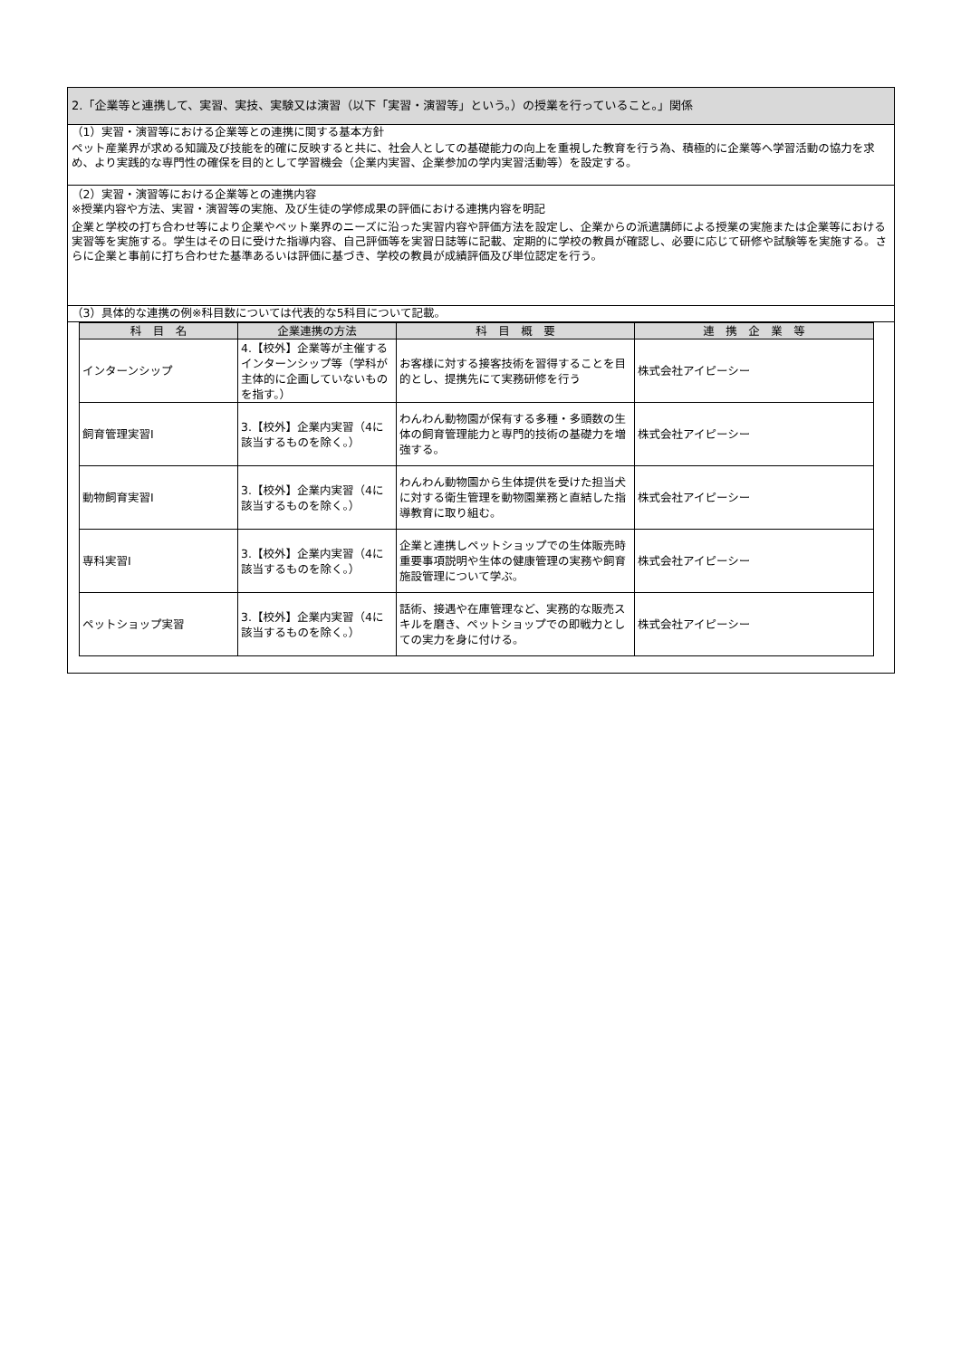2.「企業等と連携して、実習、実技、実験又は演習（以下「実習・演習等」という。）の授業を行っていること。」関係
（1）実習・演習等における企業等との連携に関する基本方針
ペット産業界が求める知識及び技能を的確に反映すると共に、社会人としての基礎能力の向上を重視した教育を行う為、積極的に企業等へ学習活動の協力を求め、より実践的な専門性の確保を目的として学習機会（企業内実習、企業参加の学内実習活動等）を設定する。
（2）実習・演習等における企業等との連携内容
※授業内容や方法、実習・演習等の実施、及び生徒の学修成果の評価における連携内容を明記
企業と学校の打ち合わせ等により企業やペット業界のニーズに沿った実習内容や評価方法を設定し、企業からの派遣講師による授業の実施または企業等における実習等を実施する。学生はその日に受けた指導内容、自己評価等を実習日誌等に記載、定期的に学校の教員が確認し、必要に応じて研修や試験等を実施する。さらに企業と事前に打ち合わせた基準あるいは評価に基づき、学校の教員が成績評価及び単位認定を行う。
（3）具体的な連携の例※科目数については代表的な5科目について記載。
| 科 目 名 | 企業連携の方法 | 科 目 概 要 | 連 携 企 業 等 |
| --- | --- | --- | --- |
| インターンシップ | 4.【校外】企業等が主催するインターンシップ等（学科が主体的に企画していないものを指す。） | お客様に対する接客技術を習得することを目的とし、提携先にて実務研修を行う | 株式会社アイピーシー |
| 飼育管理実習Ⅰ | 3.【校外】企業内実習（4に該当するものを除く。） | わんわん動物園が保有する多種・多頭数の生体の飼育管理能力と専門的技術の基礎力を増強する。 | 株式会社アイピーシー |
| 動物飼育実習Ⅰ | 3.【校外】企業内実習（4に該当するものを除く。） | わんわん動物園から生体提供を受けた担当犬に対する衛生管理を動物園業務と直結した指導教育に取り組む。 | 株式会社アイピーシー |
| 専科実習Ⅰ | 3.【校外】企業内実習（4に該当するものを除く。） | 企業と連携しペットショップでの生体販売時重要事項説明や生体の健康管理の実務や飼育施設管理について学ぶ。 | 株式会社アイピーシー |
| ペットショップ実習 | 3.【校外】企業内実習（4に該当するものを除く。） | 話術、接遇や在庫管理など、実務的な販売スキルを磨き、ペットショップでの即戦力としての実力を身に付ける。 | 株式会社アイピーシー |